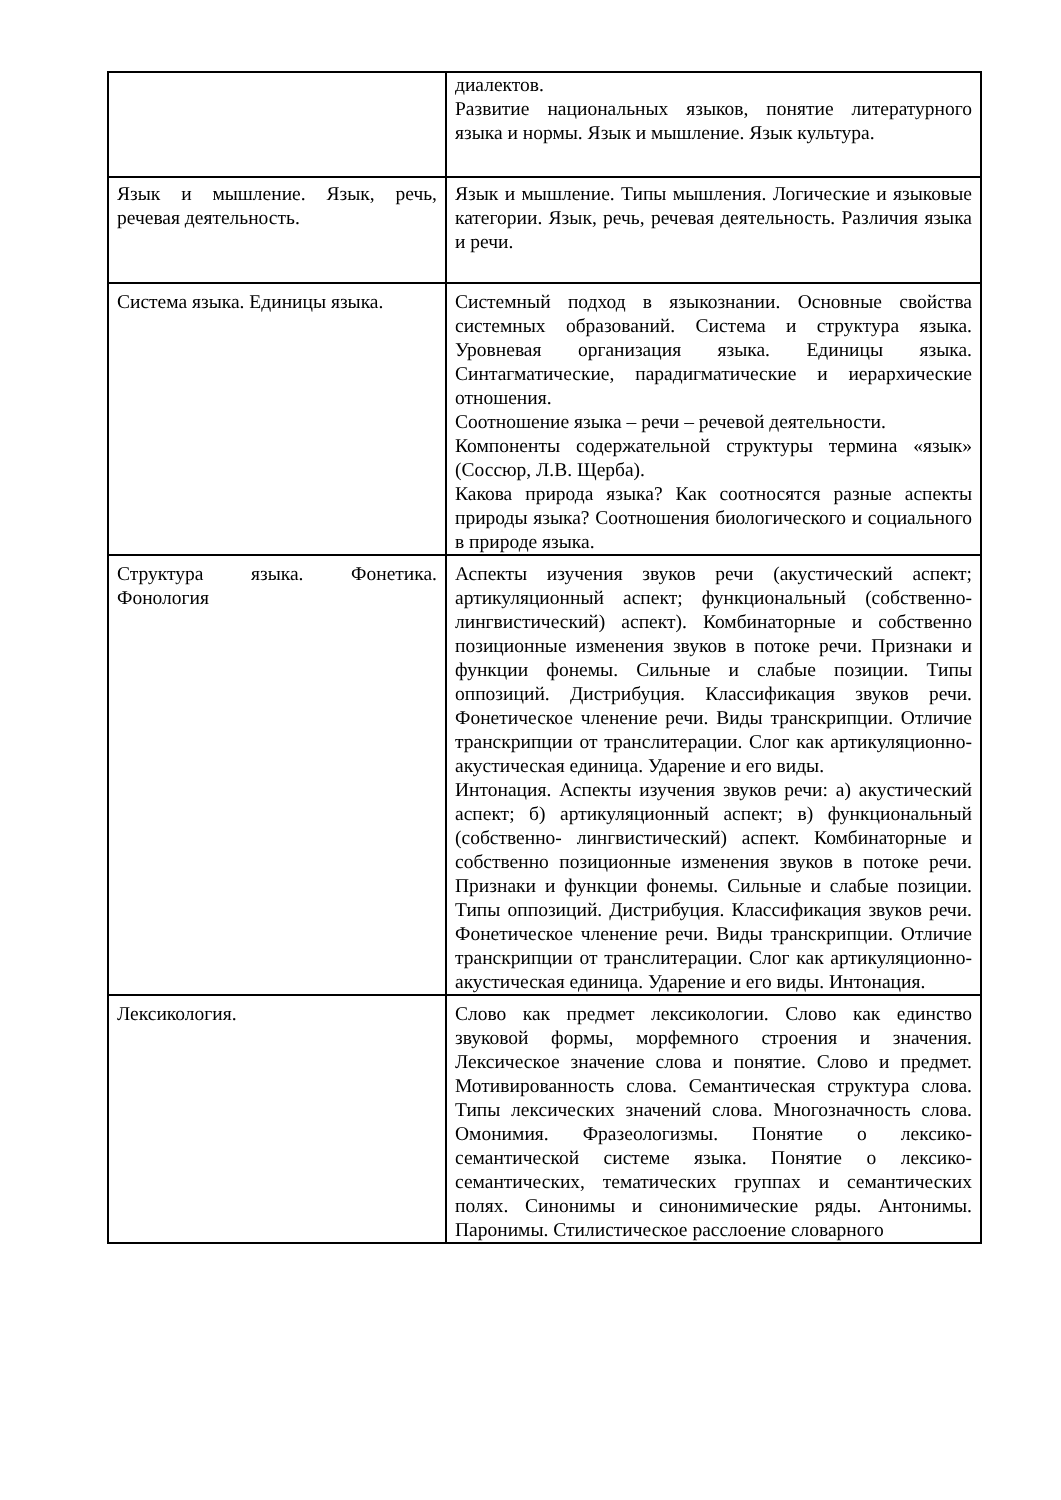| | диалектов. Развитие национальных языков, понятие литературного языка и нормы. Язык и мышление. Язык культура. |
| Язык и мышление. Язык, речь, речевая деятельность. | Язык и мышление. Типы мышления. Логические и языковые категории. Язык, речь, речевая деятельность. Различия языка и речи. |
| Система языка. Единицы языка. | Системный подход в языкознании. Основные свойства системных образований. Система и структура языка. Уровневая организация языка. Единицы языка. Синтагматические, парадигматические и иерархические отношения. Соотношение языка – речи – речевой деятельности. Компоненты содержательной структуры термина «язык» (Соссюр, Л.В. Щерба). Какова природа языка? Как соотносятся разные аспекты природы языка? Соотношения биологического и социального в природе языка. |
| Структура языка. Фонетика. Фонология | Аспекты изучения звуков речи (акустический аспект; артикуляционный аспект; функциональный (собственно- лингвистический) аспект). Комбинаторные и собственно позиционные изменения звуков в потоке речи. Признаки и функции фонемы. Сильные и слабые позиции. Типы оппозиций. Дистрибуция. Классификация звуков речи. Фонетическое членение речи. Виды транскрипции. Отличие транскрипции от транслитерации. Слог как артикуляционно-акустическая единица. Ударение и его виды. Интонация. Аспекты изучения звуков речи: а) акустический аспект; б) артикуляционный аспект; в) функциональный (собственно- лингвистический) аспект. Комбинаторные и собственно позиционные изменения звуков в потоке речи. Признаки и функции фонемы. Сильные и слабые позиции. Типы оппозиций. Дистрибуция. Классификация звуков речи. Фонетическое членение речи. Виды транскрипции. Отличие транскрипции от транслитерации. Слог как артикуляционно-акустическая единица. Ударение и его виды. Интонация. |
| Лексикология. | Слово как предмет лексикологии. Слово как единство звуковой формы, морфемного строения и значения. Лексическое значение слова и понятие. Слово и предмет. Мотивированность слова. Семантическая структура слова. Типы лексических значений слова. Многозначность слова. Омонимия. Фразеологизмы. Понятие о лексико- семантической системе языка. Понятие о лексико- семантических, тематических группах и семантических полях. Синонимы и синонимические ряды. Антонимы. Паронимы. Стилистическое расслоение словарного |